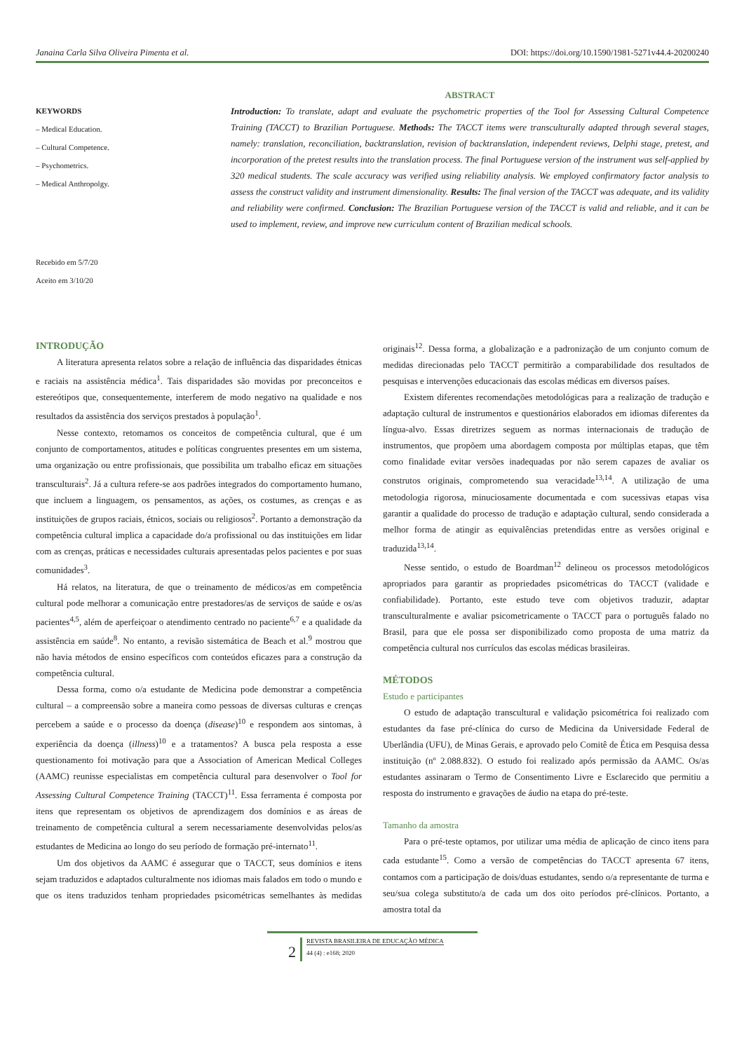Janaina Carla Silva Oliveira Pimenta et al. DOI: https://doi.org/10.1590/1981-5271v44.4-20200240
KEYWORDS
– Medical Education.
– Cultural Competence.
– Psychometrics.
– Medical Anthropolgy.
Recebido em 5/7/20
Aceito em 3/10/20
ABSTRACT
Introduction: To translate, adapt and evaluate the psychometric properties of the Tool for Assessing Cultural Competence Training (TACCT) to Brazilian Portuguese. Methods: The TACCT items were transculturally adapted through several stages, namely: translation, reconciliation, backtranslation, revision of backtranslation, independent reviews, Delphi stage, pretest, and incorporation of the pretest results into the translation process. The final Portuguese version of the instrument was self-applied by 320 medical students. The scale accuracy was verified using reliability analysis. We employed confirmatory factor analysis to assess the construct validity and instrument dimensionality. Results: The final version of the TACCT was adequate, and its validity and reliability were confirmed. Conclusion: The Brazilian Portuguese version of the TACCT is valid and reliable, and it can be used to implement, review, and improve new curriculum content of Brazilian medical schools.
INTRODUÇÃO
A literatura apresenta relatos sobre a relação de influência das disparidades étnicas e raciais na assistência médica<sup>1</sup>. Tais disparidades são movidas por preconceitos e estereótipos que, consequentemente, interferem de modo negativo na qualidade e nos resultados da assistência dos serviços prestados à população<sup>1</sup>.
Nesse contexto, retomamos os conceitos de competência cultural, que é um conjunto de comportamentos, atitudes e políticas congruentes presentes em um sistema, uma organização ou entre profissionais, que possibilita um trabalho eficaz em situações transculturais<sup>2</sup>. Já a cultura refere-se aos padrões integrados do comportamento humano, que incluem a linguagem, os pensamentos, as ações, os costumes, as crenças e as instituições de grupos raciais, étnicos, sociais ou religiosos<sup>2</sup>. Portanto a demonstração da competência cultural implica a capacidade do/a profissional ou das instituições em lidar com as crenças, práticas e necessidades culturais apresentadas pelos pacientes e por suas comunidades<sup>3</sup>.
Há relatos, na literatura, de que o treinamento de médicos/as em competência cultural pode melhorar a comunicação entre prestadores/as de serviços de saúde e os/as pacientes<sup>4,5</sup>, além de aperfeiçoar o atendimento centrado no paciente<sup>6,7</sup> e a qualidade da assistência em saúde<sup>8</sup>. No entanto, a revisão sistemática de Beach et al.<sup>9</sup> mostrou que não havia métodos de ensino específicos com conteúdos eficazes para a construção da competência cultural.
Dessa forma, como o/a estudante de Medicina pode demonstrar a competência cultural – a compreensão sobre a maneira como pessoas de diversas culturas e crenças percebem a saúde e o processo da doença (disease)<sup>10</sup> e respondem aos sintomas, à experiência da doença (illness)<sup>10</sup> e a tratamentos? A busca pela resposta a esse questionamento foi motivação para que a Association of American Medical Colleges (AAMC) reunisse especialistas em competência cultural para desenvolver o Tool for Assessing Cultural Competence Training (TACCT)<sup>11</sup>. Essa ferramenta é composta por itens que representam os objetivos de aprendizagem dos domínios e as áreas de treinamento de competência cultural a serem necessariamente desenvolvidas pelos/as estudantes de Medicina ao longo do seu período de formação pré-internato<sup>11</sup>.
Um dos objetivos da AAMC é assegurar que o TACCT, seus domínios e itens sejam traduzidos e adaptados culturalmente nos idiomas mais falados em todo o mundo e que os itens traduzidos tenham propriedades psicométricas semelhantes às medidas originais<sup>12</sup>. Dessa forma, a globalização e a padronização de um conjunto comum de medidas direcionadas pelo TACCT permitirão a comparabilidade dos resultados de pesquisas e intervenções educacionais das escolas médicas em diversos países.
Existem diferentes recomendações metodológicas para a realização de tradução e adaptação cultural de instrumentos e questionários elaborados em idiomas diferentes da língua-alvo. Essas diretrizes seguem as normas internacionais de tradução de instrumentos, que propõem uma abordagem composta por múltiplas etapas, que têm como finalidade evitar versões inadequadas por não serem capazes de avaliar os construtos originais, comprometendo sua veracidade<sup>13,14</sup>. A utilização de uma metodologia rigorosa, minuciosamente documentada e com sucessivas etapas visa garantir a qualidade do processo de tradução e adaptação cultural, sendo considerada a melhor forma de atingir as equivalências pretendidas entre as versões original e traduzida<sup>13,14</sup>.
Nesse sentido, o estudo de Boardman<sup>12</sup> delineou os processos metodológicos apropriados para garantir as propriedades psicométricas do TACCT (validade e confiabilidade). Portanto, este estudo teve com objetivos traduzir, adaptar transculturalmente e avaliar psicometricamente o TACCT para o português falado no Brasil, para que ele possa ser disponibilizado como proposta de uma matriz da competência cultural nos currículos das escolas médicas brasileiras.
MÉTODOS
Estudo e participantes
O estudo de adaptação transcultural e validação psicométrica foi realizado com estudantes da fase pré-clínica do curso de Medicina da Universidade Federal de Uberlândia (UFU), de Minas Gerais, e aprovado pelo Comitê de Ética em Pesquisa dessa instituição (nº 2.088.832). O estudo foi realizado após permissão da AAMC. Os/as estudantes assinaram o Termo de Consentimento Livre e Esclarecido que permitiu a resposta do instrumento e gravações de áudio na etapa do pré-teste.
Tamanho da amostra
Para o pré-teste optamos, por utilizar uma média de aplicação de cinco itens para cada estudante<sup>15</sup>. Como a versão de competências do TACCT apresenta 67 itens, contamos com a participação de dois/duas estudantes, sendo o/a representante de turma e seu/sua colega substituto/a de cada um dos oito períodos pré-clínicos. Portanto, a amostra total da
2
REVISTA BRASILEIRA DE EDUCAÇÃO MÉDICA
44 (4) : e168; 2020